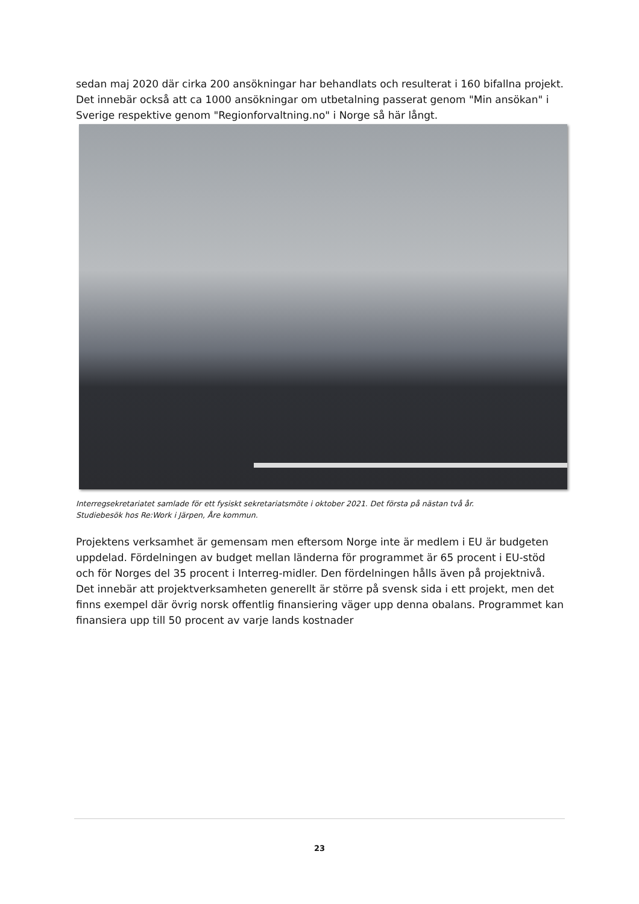sedan maj 2020 där cirka 200 ansökningar har behandlats och resulterat i 160 bifallna projekt. Det innebär också att ca 1000 ansökningar om utbetalning passerat genom "Min ansökan" i Sverige respektive genom "Regionforvaltning.no" i Norge så här långt.
Interregsekretariatet samlade för ett fysiskt sekretariatsmöte i oktober 2021. Det första på nästan två år.
Studiebesök hos Re:Work i Järpen, Åre kommun.
Projektens verksamhet är gemensam men eftersom Norge inte är medlem i EU är budgeten uppdelad. Fördelningen av budget mellan länderna för programmet är 65 procent i EU-stöd och för Norges del 35 procent i Interreg-midler. Den fördelningen hålls även på projektnivå. Det innebär att projektverksamheten generellt är större på svensk sida i ett projekt, men det finns exempel där övrig norsk offentlig finansiering väger upp denna obalans. Programmet kan finansiera upp till 50 procent av varje lands kostnader
23